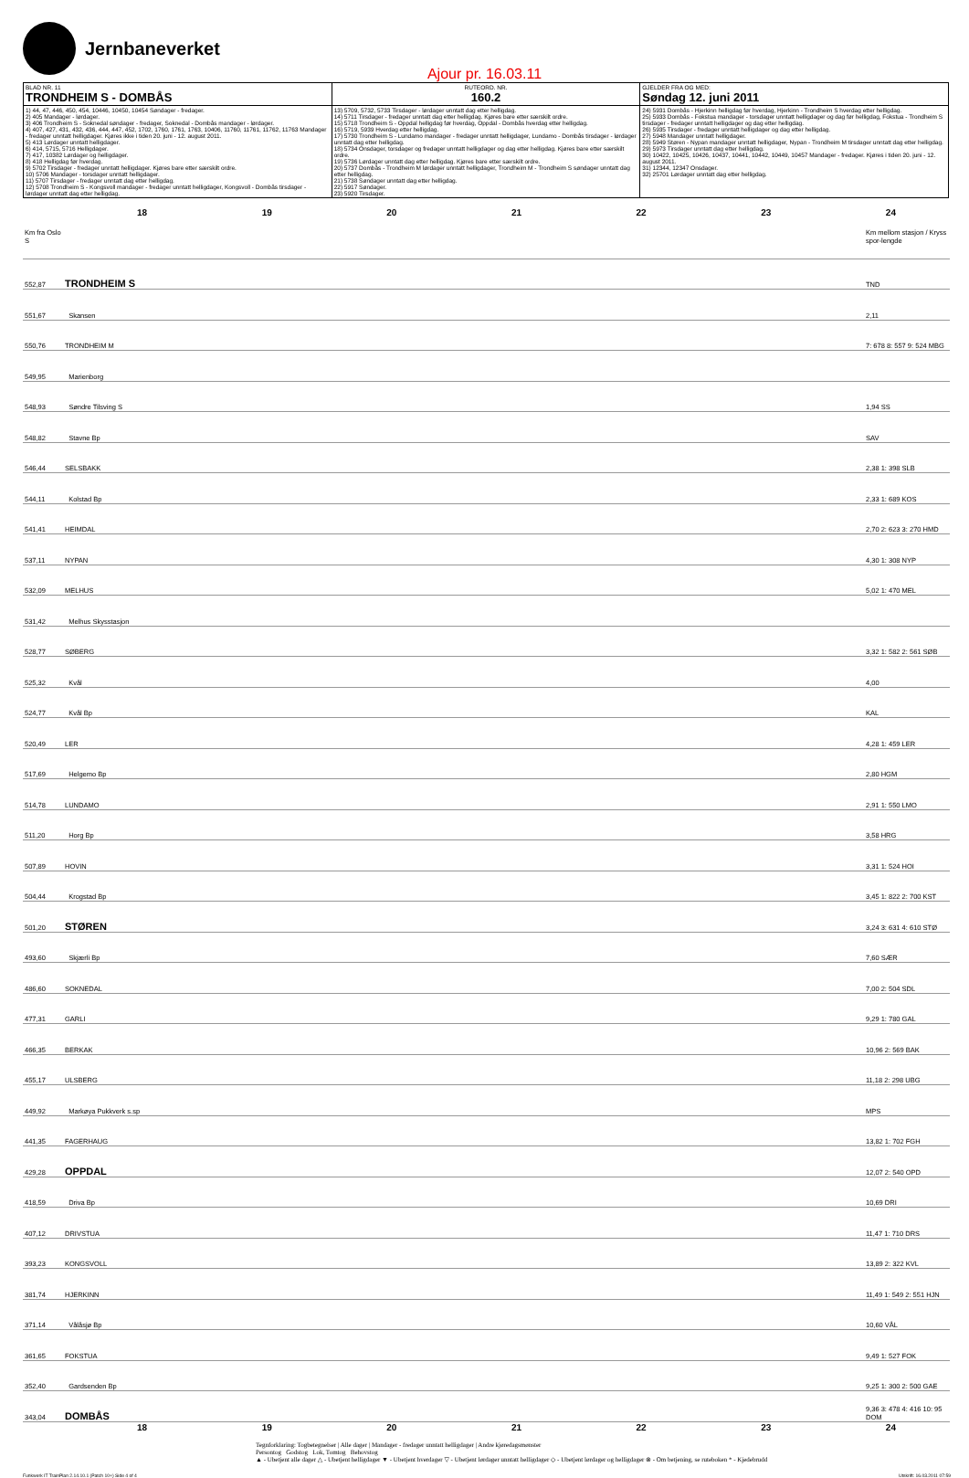Jernbaneverket
Ajour pr. 16.03.11
| BLAD NR. 11 TRONDHEIM S - DOMBÅS | RUTEORD. NR. 160.2 | GJELDER FRA OG MED: Søndag 12. juni 2011 |
| 1) 44, 47, 446, 450, 454, 10446, 10450, 10454 Søndager - fredager. 2) 405 Mandager - lørdager. 3) 406 Trondheim S - Soknedal søndager - fredager, Soknedal - Dombås mandager - lørdager. 4) 407, 427, 431, 432, 436, 444, 447, 452, 1702, 1760, 1761, 1763, 10406, 11760, 11761, 11762, 11763 Mandager - fredager unntatt helligdager. Kjøres ikke i tiden 20. juni - 12. august 2011. 5) 413 Lørdager unntatt helligdager. 6) 414, 5715, 5716 Helligdager. 7) 417, 10382 Lørdager og helligdager. 8) 418 Helligdag før hverdag. 9) 5702 Tirsdager - fredager unntatt helligdager. Kjøres bare etter særskilt ordre. 10) 5706 Mandager - torsdager unntatt helligdager. 11) 5707 Tirsdager - fredager unntatt dag etter helligdag. 12) 5708 Trondheim S - Kongsvoll mandager - fredager unntatt helligdager, Kongsvoll - Dombås tirsdager - lørdager unntatt dag etter helligdag. | 13) 5709, 5732, 5733 Tirsdager - lørdager unntatt dag etter helligdag. 14) 5711 Tirsdager - fredager unntatt dag etter helligdag. Kjøres bare etter særskilt ordre. 15) 5718 Trondheim S - Oppdal helligdag før hverdag, Oppdal - Dombås hverdag etter helligdag. 16) 5719, 5939 Hverdag etter helligdag. 17) 5730 Trondheim S - Lundamo mandager - fredager unntatt helligdager, Lundamo - Dombås tirsdager - lørdager unntatt dag etter helligdag. 18) 5734 Onsdager, torsdager og fredager unntatt helligdager og dag etter helligdag. Kjøres bare etter særskilt ordre. 19) 5736 Lørdager unntatt dag etter helligdag. Kjøres bare etter særskilt ordre. 20) 5737 Dombås - Trondheim M lørdager unntatt helligdager, Trondheim M - Trondheim S søndager unntatt dag etter helligdag. 21) 5738 Søndager unntatt dag etter helligdag. 22) 5917 Søndager. 23) 5920 Tirsdager. | 24) 5931 Dombås - Hjerkinn helligdag før hverdag, Hjerkinn - Trondheim S hverdag etter helligdag. 25) 5933 Dombås - Fokstua mandager - torsdager unntatt helligdager og dag før helligdag, Fokstua - Trondheim S tirsdager - fredager unntatt helligdager og dag etter helligdag. 26) 5935 Tirsdager - fredager unntatt helligdager og dag etter helligdag. 27) 5948 Mandager unntatt helligdager. 28) 5949 Støren - Nypan mandager unntatt helligdager, Nypan - Trondheim M tirsdager unntatt dag etter helligdag. 29) 5973 Tirsdager unntatt dag etter helligdag. 30) 10422, 10425, 10426, 10437, 10441, 10442, 10449, 10457 Mandager - fredager. Kjøres i tiden 20. juni - 12. august 2011. 31) 12344, 12347 Onsdager. 32) 25701 Lørdager unntatt dag etter helligdag. |
18 19 20 21 22 23 24
| Km fra Oslo S | | Km mellom stasjon / Kryss spor-lengde |
| 552,87 | TRONDHEIM S | TND |
| 551,67 | Skansen | 2,11 |
| 550,76 | TRONDHEIM M | 7: 678 8: 557 9: 524 MBG |
| 549,95 | Marienborg | |
| 548,93 | Søndre Tilsving S | 1,94 SS |
| 548,82 | Stavne Bp | SAV |
| 546,44 | SELSBAKK | 2,38 1: 398 SLB |
| 544,11 | Kolstad Bp | 2,33 1: 689 KOS |
| 541,41 | HEIMDAL | 2,70 2: 623 3: 270 HMD |
| 537,11 | NYPAN | 4,30 1: 308 NYP |
| 532,09 | MELHUS | 5,02 1: 470 MEL |
| 531,42 | Melhus Skysstasjon | |
| 528,77 | SØBERG | 3,32 1: 582 2: 561 SØB |
| 525,32 | Kvål | 4,00 |
| 524,77 | Kvål Bp | KAL |
| 520,49 | LER | 4,28 1: 459 LER |
| 517,69 | Helgemo Bp | 2,80 HGM |
| 514,78 | LUNDAMO | 2,91 1: 550 LMO |
| 511,20 | Horg Bp | 3,58 HRG |
| 507,89 | HOVIN | 3,31 1: 524 HOI |
| 504,44 | Krogstad Bp | 3,45 1: 822 2: 700 KST |
| 501,20 | STØREN | 3,24 3: 631 4: 610 STØ |
| 493,60 | Skjærli Bp | 7,60 SÆR |
| 486,60 | SOKNEDAL | 7,00 2: 504 SDL |
| 477,31 | GARLI | 9,29 1: 780 GAL |
| 466,35 | BERKAK | 10,96 2: 569 BAK |
| 455,17 | ULSBERG | 11,18 2: 298 UBG |
| 449,92 | Markøya Pukkverk s.sp | MPS |
| 441,35 | FAGERHAUG | 13,82 1: 702 FGH |
| 429,28 | OPPDAL | 12,07 2: 540 OPD |
| 418,59 | Driva Bp | 10,69 DRI |
| 407,12 | DRIVSTUA | 11,47 1: 710 DRS |
| 393,23 | KONGSVOLL | 13,89 2: 322 KVL |
| 381,74 | HJERKINN | 11,49 1: 549 2: 551 HJN |
| 371,14 | Vålåsjø Bp | 10,60 VÅL |
| 361,65 | FOKSTUA | 9,49 1: 527 FOK |
| 352,40 | Gardsenden Bp | 9,25 1: 300 2: 500 GAE |
| 343,04 | DOMBÅS | 9,36 3: 478 4: 416 10: 95 DOM |
18 19 20 21 22 23 24
Tegnforklaring: Togbetegnelser | Alle dager | Mandager - fredager unntatt helligdager | Andre kjøredagsmønster
Persontog Godstog Lok, Tomtog Behovstog
▲ - Ubetjent alle dager △ - Ubetjent helligdager ▼ - Ubetjent hverdager ▽ - Ubetjent lørdager unntatt helligdager ◇ - Ubetjent lørdager og helligdager ⊗ - Om betjening, se ruteboken * - Kjedebrudd
Funkwerk IT TrainPlan 2.14.10.1 (Patch 10+) Side 4 of 4 Utskrift: 16.03.2011 07:59